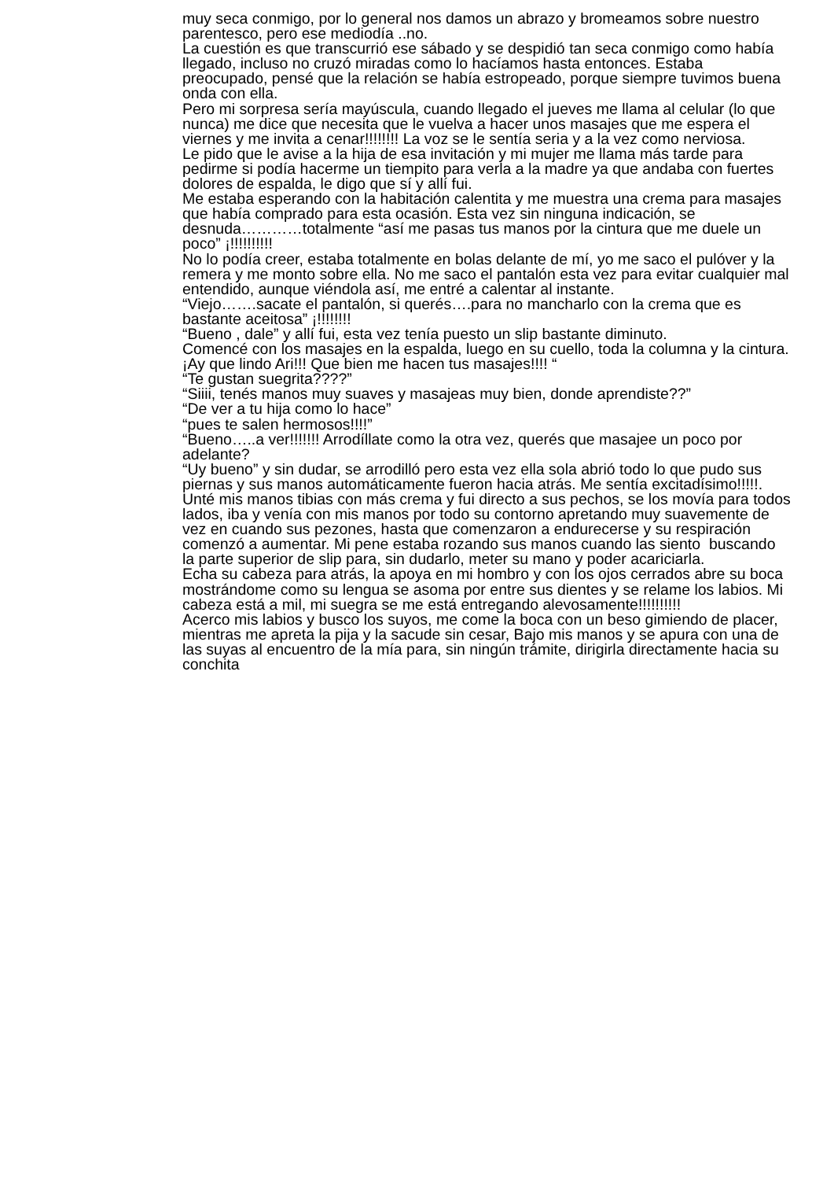muy seca conmigo, por lo general nos damos un abrazo y bromeamos sobre nuestro parentesco, pero ese mediodía ..no.
La cuestión es que transcurrió ese sábado y se despidió tan seca conmigo como había llegado, incluso no cruzó miradas como lo hacíamos hasta entonces. Estaba preocupado, pensé que la relación se había estropeado, porque siempre tuvimos buena onda con ella.
Pero mi sorpresa sería mayúscula, cuando llegado el jueves me llama al celular (lo que nunca) me dice que necesita que le vuelva a hacer unos masajes que me espera el viernes y me invita a cenar!!!!!!!! La voz se le sentía seria y a la vez como nerviosa.
Le pido que le avise a la hija de esa invitación y mi mujer me llama más tarde para pedirme si podía hacerme un tiempito para verla a la madre ya que andaba con fuertes dolores de espalda, le digo que sí y allí fui.
Me estaba esperando con la habitación calentita y me muestra una crema para masajes que había comprado para esta ocasión. Esta vez sin ninguna indicación, se desnuda…………totalmente “así me pasas tus manos por la cintura que me duele un poco” ¡!!!!!!!!!!
No lo podía creer, estaba totalmente en bolas delante de mí, yo me saco el pulóver y la remera y me monto sobre ella. No me saco el pantalón esta vez para evitar cualquier mal entendido, aunque viéndola así, me entré a calentar al instante.
“Viejo…….sacate el pantalón, si querés….para no mancharlo con la crema que es bastante aceitosa” ¡!!!!!!!!
“Bueno , dale” y allí fui, esta vez tenía puesto un slip bastante diminuto.
Comencé con los masajes en la espalda, luego en su cuello, toda la columna y la cintura.
¡Ay que lindo Ari!!! Que bien me hacen tus masajes!!!! “
“Te gustan suegrita????”
“Siiii, tenés manos muy suaves y masajeas muy bien, donde aprendiste??”
“De ver a tu hija como lo hace”
“pues te salen hermosos!!!!”
“Bueno…..a ver!!!!!!! Arrodíllate como la otra vez, querés que masajee un poco por adelante?
“Uy bueno” y sin dudar, se arrodilló pero esta vez ella sola abrió todo lo que pudo sus piernas y sus manos automáticamente fueron hacia atrás. Me sentía excitadísimo!!!!!. Unté mis manos tibias con más crema y fui directo a sus pechos, se los movía para todos lados, iba y venía con mis manos por todo su contorno apretando muy suavemente de vez en cuando sus pezones, hasta que comenzaron a endurecerse y su respiración comenzó a aumentar. Mi pene estaba rozando sus manos cuando las siento buscando la parte superior de slip para, sin dudarlo, meter su mano y poder acariciarla.
Echa su cabeza para atrás, la apoya en mi hombro y con los ojos cerrados abre su boca mostrándome como su lengua se asoma por entre sus dientes y se relame los labios. Mi cabeza está a mil, mi suegra se me está entregando alevosamente!!!!!!!!!!
Acerco mis labios y busco los suyos, me come la boca con un beso gimiendo de placer, mientras me apreta la pija y la sacude sin cesar, Bajo mis manos y se apura con una de las suyas al encuentro de la mía para, sin ningún trámite, dirigirla directamente hacia su conchita